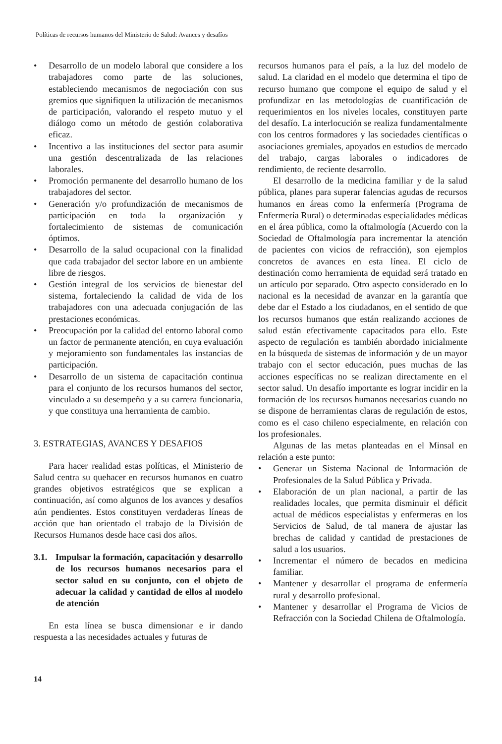Políticas de recursos humanos del Ministerio de Salud: Avances y desafíos
• Desarrollo de un modelo laboral que considere a los trabajadores como parte de las soluciones, estableciendo mecanismos de negociación con sus gremios que signifiquen la utilización de mecanismos de participación, valorando el respeto mutuo y el diálogo como un método de gestión colaborativa eficaz.
• Incentivo a las instituciones del sector para asumir una gestión descentralizada de las relaciones laborales.
• Promoción permanente del desarrollo humano de los trabajadores del sector.
• Generación y/o profundización de mecanismos de participación en toda la organización y fortalecimiento de sistemas de comunicación óptimos.
• Desarrollo de la salud ocupacional con la finalidad que cada trabajador del sector labore en un ambiente libre de riesgos.
• Gestión integral de los servicios de bienestar del sistema, fortaleciendo la calidad de vida de los trabajadores con una adecuada conjugación de las prestaciones económicas.
• Preocupación por la calidad del entorno laboral como un factor de permanente atención, en cuya evaluación y mejoramiento son fundamentales las instancias de participación.
• Desarrollo de un sistema de capacitación continua para el conjunto de los recursos humanos del sector, vinculado a su desempeño y a su carrera funcionaria, y que constituya una herramienta de cambio.
3. ESTRATEGIAS, AVANCES Y DESAFIOS
Para hacer realidad estas políticas, el Ministerio de Salud centra su quehacer en recursos humanos en cuatro grandes objetivos estratégicos que se explican a continuación, así como algunos de los avances y desafíos aún pendientes. Estos constituyen verdaderas líneas de acción que han orientado el trabajo de la División de Recursos Humanos desde hace casi dos años.
3.1. Impulsar la formación, capacitación y desarrollo de los recursos humanos necesarios para el sector salud en su conjunto, con el objeto de adecuar la calidad y cantidad de ellos al modelo de atención
En esta línea se busca dimensionar e ir dando respuesta a las necesidades actuales y futuras de
recursos humanos para el país, a la luz del modelo de salud. La claridad en el modelo que determina el tipo de recurso humano que compone el equipo de salud y el profundizar en las metodologías de cuantificación de requerimientos en los niveles locales, constituyen parte del desafío. La interlocución se realiza fundamentalmente con los centros formadores y las sociedades científicas o asociaciones gremiales, apoyados en estudios de mercado del trabajo, cargas laborales o indicadores de rendimiento, de reciente desarrollo.
El desarrollo de la medicina familiar y de la salud pública, planes para superar falencias agudas de recursos humanos en áreas como la enfermería (Programa de Enfermería Rural) o determinadas especialidades médicas en el área pública, como la oftalmología (Acuerdo con la Sociedad de Oftalmología para incrementar la atención de pacientes con vicios de refracción), son ejemplos concretos de avances en esta línea. El ciclo de destinación como herramienta de equidad será tratado en un artículo por separado. Otro aspecto considerado en lo nacional es la necesidad de avanzar en la garantía que debe dar el Estado a los ciudadanos, en el sentido de que los recursos humanos que están realizando acciones de salud están efectivamente capacitados para ello. Este aspecto de regulación es también abordado inicialmente en la búsqueda de sistemas de información y de un mayor trabajo con el sector educación, pues muchas de las acciones específicas no se realizan directamente en el sector salud. Un desafío importante es lograr incidir en la formación de los recursos humanos necesarios cuando no se dispone de herramientas claras de regulación de estos, como es el caso chileno especialmente, en relación con los profesionales.
Algunas de las metas planteadas en el Minsal en relación a este punto:
• Generar un Sistema Nacional de Información de Profesionales de la Salud Pública y Privada.
• Elaboración de un plan nacional, a partir de las realidades locales, que permita disminuir el déficit actual de médicos especialistas y enfermeras en los Servicios de Salud, de tal manera de ajustar las brechas de calidad y cantidad de prestaciones de salud a los usuarios.
• Incrementar el número de becados en medicina familiar.
• Mantener y desarrollar el programa de enfermería rural y desarrollo profesional.
• Mantener y desarrollar el Programa de Vicios de Refracción con la Sociedad Chilena de Oftalmología.
14